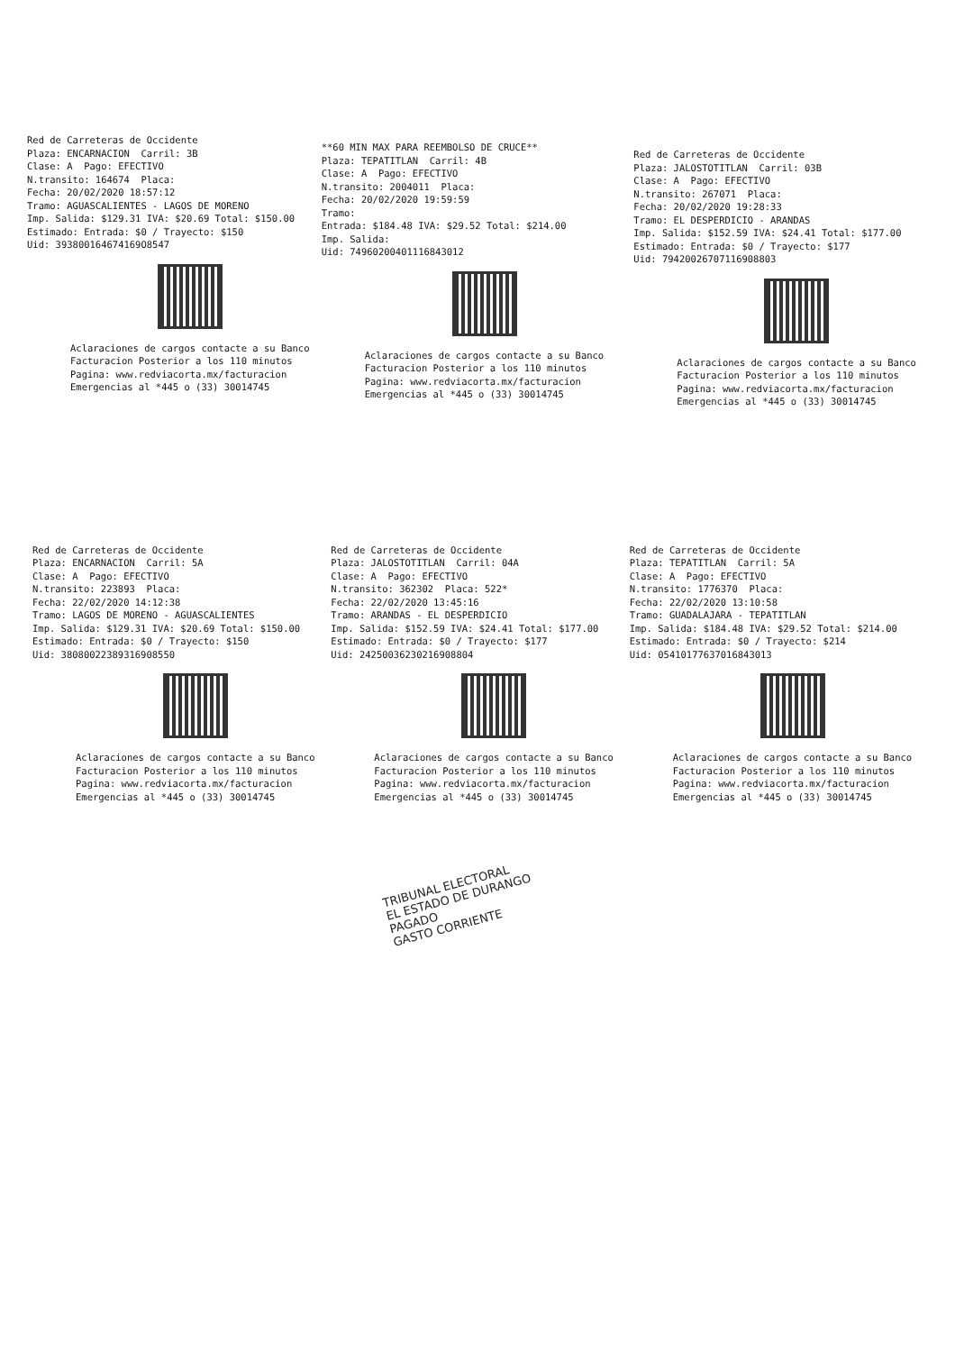Red de Carreteras de Occidente Plaza: ENCARNACION Carril: 3B Clase: A Pago: EFECTIVO N.transito: 164674 Placa: Fecha: 20/02/2020 18:57:12 Tramo: AGUASCALIENTES - LAGOS DE MORENO Imp. Salida: $129.31 IVA: $20.69 Total: $150.00 Estimado: Entrada: $0 / Trayecto: $150 Uid: 393800164674169O8547
Aclaraciones de cargos contacte a su Banco Facturacion Posterior a los 110 minutos Pagina: www.redviacorta.mx/facturacion Emergencias al *445 o (33) 30014745
**60 MIN MAX PARA REEMBOLSO DE CRUCE** Plaza: TEPATITLAN Carril: 4B Clase: A Pago: EFECTIVO N.transito: 2004011 Placa: Fecha: 20/02/2020 19:59:59 Tramo: Entrada: $184.48 IVA: $29.52 Total: $214.00 Imp. Salida: Uid: 74960200401116843012
Aclaraciones de cargos contacte a su Banco Facturacion Posterior a los 110 minutos Pagina: www.redviacorta.mx/facturacion Emergencias al *445 o (33) 30014745
Red de Carreteras de Occidente Plaza: JALOSTOTITLAN Carril: 03B Clase: A Pago: EFECTIVO N.transito: 267071 Placa: Fecha: 20/02/2020 19:28:33 Tramo: EL DESPERDICIO - ARANDAS Imp. Salida: $152.59 IVA: $24.41 Total: $177.00 Estimado: Entrada: $0 / Trayecto: $177 Uid: 79420026707116908803
Aclaraciones de cargos contacte a su Banco Facturacion Posterior a los 110 minutos Pagina: www.redviacorta.mx/facturacion Emergencias al *445 o (33) 30014745
Red de Carreteras de Occidente Plaza: ENCARNACION Carril: 5A Clase: A Pago: EFECTIVO N.transito: 223893 Placa: Fecha: 22/02/2020 14:12:38 Tramo: LAGOS DE MORENO - AGUASCALIENTES Imp. Salida: $129.31 IVA: $20.69 Total: $150.00 Estimado: Entrada: $0 / Trayecto: $150 Uid: 38080022389316908550
Aclaraciones de cargos contacte a su Banco Facturacion Posterior a los 110 minutos Pagina: www.redviacorta.mx/facturacion Emergencias al *445 o (33) 30014745
Red de Carreteras de Occidente Plaza: JALOSTOTITLAN Carril: 04A Clase: A Pago: EFECTIVO N.transito: 362302 Placa: 522* Fecha: 22/02/2020 13:45:16 Tramo: ARANDAS - EL DESPERDICIO Imp. Salida: $152.59 IVA: $24.41 Total: $177.00 Estimado: Entrada: $0 / Trayecto: $177 Uid: 24250036230216908804
Aclaraciones de cargos contacte a su Banco Facturacion Posterior a los 110 minutos Pagina: www.redviacorta.mx/facturacion Emergencias al *445 o (33) 30014745
Red de Carreteras de Occidente Plaza: TEPATITLAN Carril: 5A Clase: A Pago: EFECTIVO N.transito: 1776370 Placa: Fecha: 22/02/2020 13:10:58 Tramo: GUADALAJARA - TEPATITLAN Imp. Salida: $184.48 IVA: $29.52 Total: $214.00 Estimado: Entrada: $0 / Trayecto: $214 Uid: 05410177637016843013
Aclaraciones de cargos contacte a su Banco Facturacion Posterior a los 110 minutos Pagina: www.redviacorta.mx/facturacion Emergencias al *445 o (33) 30014745
TRIBUNAL ELECTORAL
EL ESTADO DE DURANGO
PAGADO
GASTO CORRIENTE